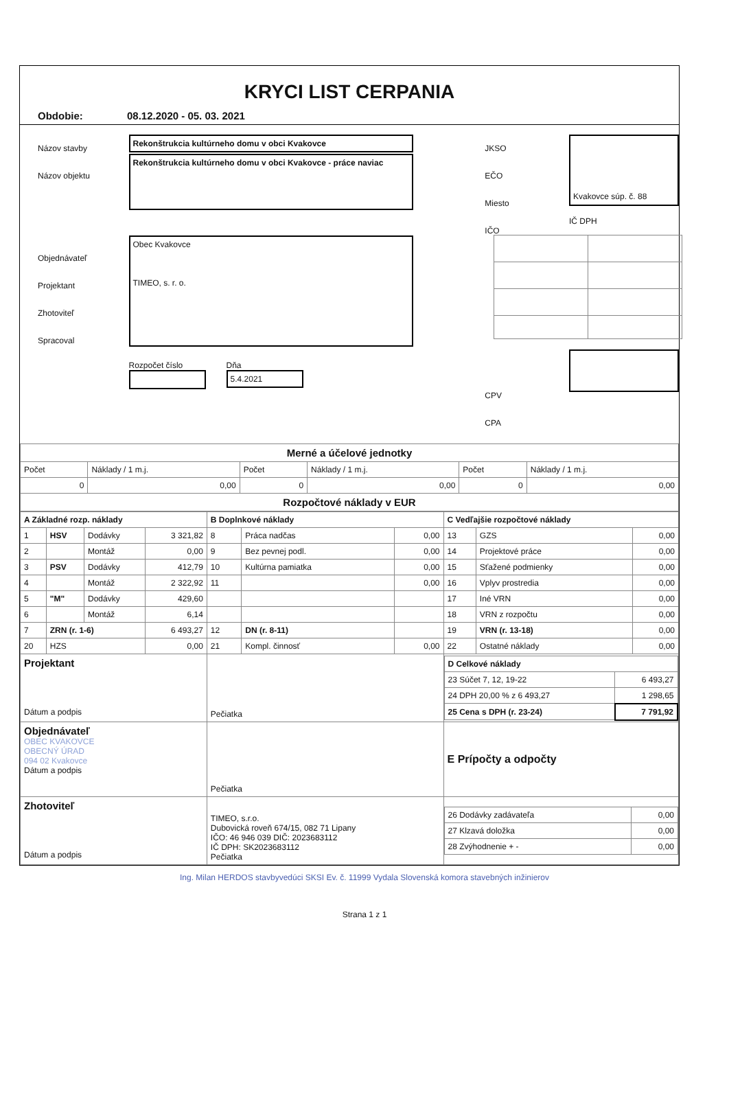KRYCI LIST CERPANIA
Obdobie: 08.12.2020 - 05. 03. 2021
Názov stavby
Názov objektu
Objednávateľ
Projektant
Zhotoviteľ
Spracoval
Rekonštrukcia kultúrneho domu v obci Kvakovce
Rekonštrukcia kultúrneho domu v obci Kvakovce - práce naviac
Obec Kvakovce
TIMEO, s. r. o.
Rozpočet číslo Dňa
5.4.2021
JKSO
EČO
Miesto
IČO
CPV
CPA
Kvakovce súp. č. 88
IČ DPH
| Merné a účelové jednotky | | | | | |
| Počet | Náklady / 1 m.j. | Počet | Náklady / 1 m.j. | Počet | Náklady / 1 m.j. |
| 0 | 0,00 | 0 | 0,00 | 0 | 0,00 |
| Rozpočtové náklady v EUR | | | | | |
| A Základné rozp. náklady | | | | B Doplnkové náklady | | | C Vedľajšie rozpočtové náklady | | |
| 1 | HSV | Dodávky | 3 321,82 | 8 | Práca nadčas | 0,00 | 13 | GZS | 0,00 |
| 2 | | Montáž | 0,00 | 9 | Bez pevnej podl. | 0,00 | 14 | Projektové práce | 0,00 |
| 3 | PSV | Dodávky | 412,79 | 10 | Kultúrna pamiatka | 0,00 | 15 | Sťažené podmienky | 0,00 |
| 4 | | Montáž | 2 322,92 | 11 | | 0,00 | 16 | Vplyv prostredia | 0,00 |
| 5 | "M" | Dodávky | 429,60 | | | | 17 | Iné VRN | 0,00 |
| 6 | | Montáž | 6,14 | | | | 18 | VRN z rozpočtu | 0,00 |
| 7 | ZRN (r. 1-6) | | 6 493,27 | 12 | DN (r. 8-11) | | 19 | VRN (r. 13-18) | 0,00 |
| 20 | HZS | | 0,00 | 21 | Kompl. činnosť | 0,00 | 22 | Ostatné náklady | 0,00 |
| Projektant Dátum a podpis | | | | Pečiatka | | | / D Celkové náklady / / / 23 Súčet 7, 12, 19-22 / 6 493,27 / / 24 DPH 20,00 % z 6 493,27 / 1 298,65 / / 25 Cena s DPH (r. 23-24) / 7 791,92 / | | |
| Objednávateľ OBEC KVAKOVCE OBECNÝ ÚRAD 094 02 Kvakovce Dátum a podpis | | | | Pečiatka | | | E Prípočty a odpočty | | |
| Zhotoviteľ Dátum a podpis | | | | TIMEO, s.r.o. Dubovická roveň 674/15, 082 71 Lipany IČO: 46 946 039 DIČ: 2023683112 IČ DPH: SK2023683112 Pečiatka | | | / 26 Dodávky zadávateľa / 0,00 / / 27 Klzavá doložka / 0,00 / / 28 Zvýhodnenie + - / 0,00 / | | |
Ing. Milan HERDOS stavbyvedúci SKSI Ev. č. 11999 Vydala Slovenská komora stavebných inžinierov
Strana 1 z 1